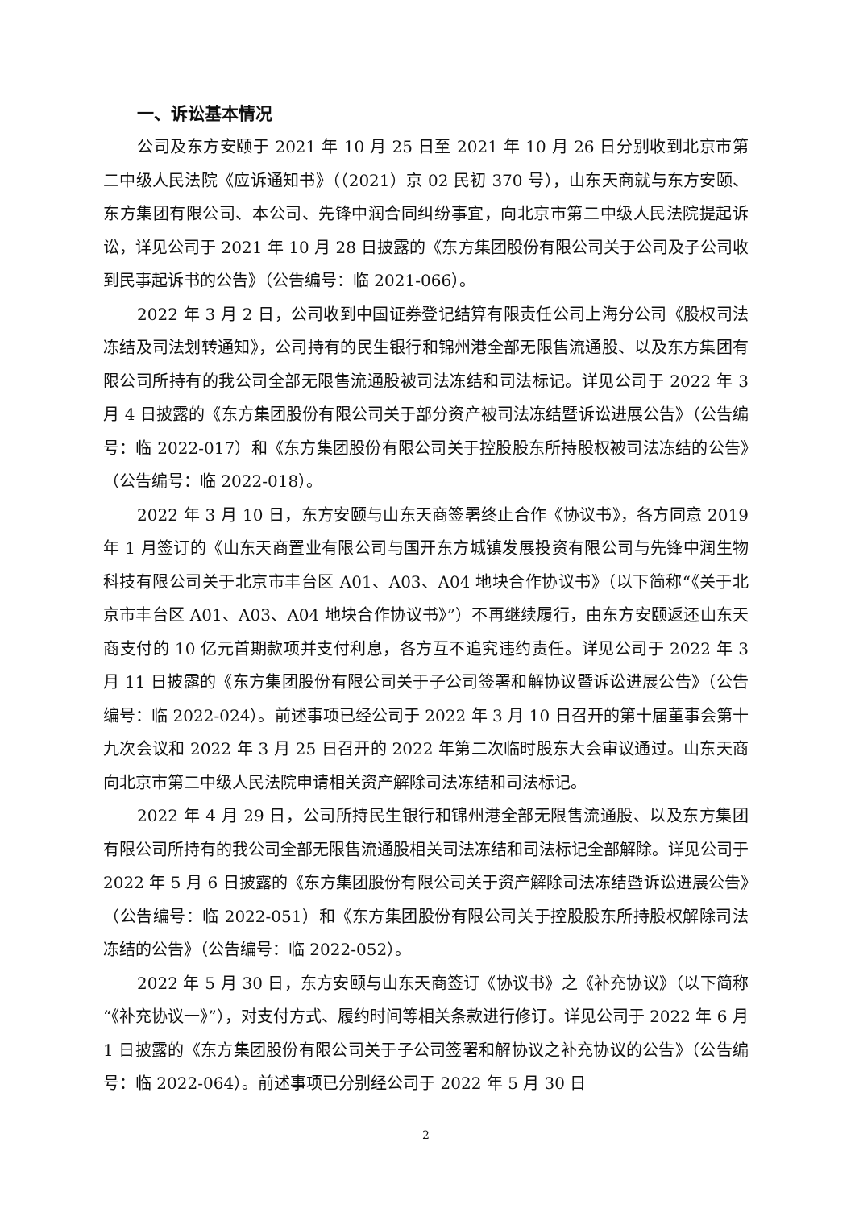一、诉讼基本情况
公司及东方安颐于 2021 年 10 月 25 日至 2021 年 10 月 26 日分别收到北京市第二中级人民法院《应诉通知书》（（2021）京 02 民初 370 号），山东天商就与东方安颐、东方集团有限公司、本公司、先锋中润合同纠纷事宜，向北京市第二中级人民法院提起诉讼，详见公司于 2021 年 10 月 28 日披露的《东方集团股份有限公司关于公司及子公司收到民事起诉书的公告》（公告编号：临 2021-066）。
2022 年 3 月 2 日，公司收到中国证券登记结算有限责任公司上海分公司《股权司法冻结及司法划转通知》，公司持有的民生银行和锦州港全部无限售流通股、以及东方集团有限公司所持有的我公司全部无限售流通股被司法冻结和司法标记。详见公司于 2022 年 3 月 4 日披露的《东方集团股份有限公司关于部分资产被司法冻结暨诉讼进展公告》（公告编号：临 2022-017）和《东方集团股份有限公司关于控股股东所持股权被司法冻结的公告》（公告编号：临 2022-018）。
2022 年 3 月 10 日，东方安颐与山东天商签署终止合作《协议书》，各方同意 2019 年 1 月签订的《山东天商置业有限公司与国开东方城镇发展投资有限公司与先锋中润生物科技有限公司关于北京市丰台区 A01、A03、A04 地块合作协议书》（以下简称“《关于北京市丰台区 A01、A03、A04 地块合作协议书》”）不再继续履行，由东方安颐返还山东天商支付的 10 亿元首期款项并支付利息，各方互不追究违约责任。详见公司于 2022 年 3 月 11 日披露的《东方集团股份有限公司关于子公司签署和解协议暨诉讼进展公告》（公告编号：临 2022-024）。前述事项已经公司于 2022 年 3 月 10 日召开的第十届董事会第十九次会议和 2022 年 3 月 25 日召开的 2022 年第二次临时股东大会审议通过。山东天商向北京市第二中级人民法院申请相关资产解除司法冻结和司法标记。
2022 年 4 月 29 日，公司所持民生银行和锦州港全部无限售流通股、以及东方集团有限公司所持有的我公司全部无限售流通股相关司法冻结和司法标记全部解除。详见公司于 2022 年 5 月 6 日披露的《东方集团股份有限公司关于资产解除司法冻结暨诉讼进展公告》（公告编号：临 2022-051）和《东方集团股份有限公司关于控股股东所持股权解除司法冻结的公告》（公告编号：临 2022-052）。
2022 年 5 月 30 日，东方安颐与山东天商签订《协议书》之《补充协议》（以下简称“《补充协议一》”），对支付方式、履约时间等相关条款进行修订。详见公司于 2022 年 6 月 1 日披露的《东方集团股份有限公司关于子公司签署和解协议之补充协议的公告》（公告编号：临 2022-064）。前述事项已分别经公司于 2022 年 5 月 30 日
2